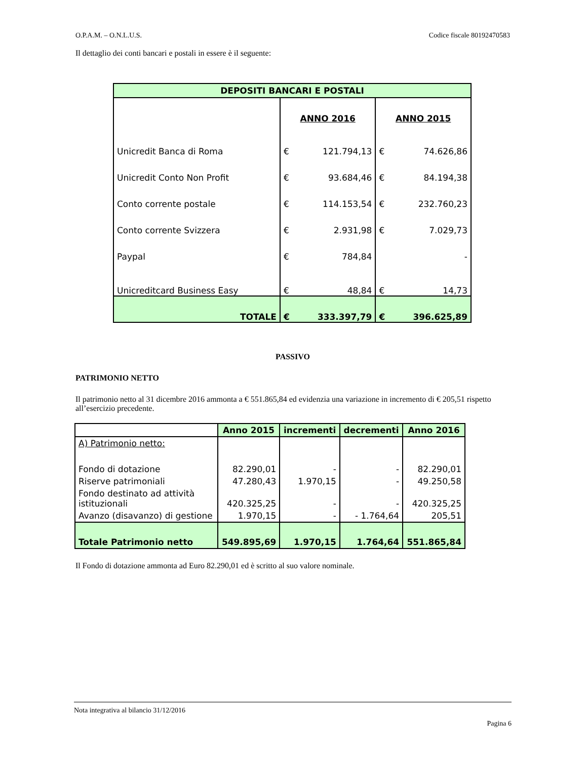O.P.A.M. – O.N.L.U.S. Codice fiscale 80192470583
Il dettaglio dei conti bancari e postali in essere è il seguente:
| DEPOSITI BANCARI E POSTALI | | | | |
| --- | --- | --- | --- | --- |
| | ANNO 2016 | | ANNO 2015 | |
| Unicredit Banca di Roma | € | 121.794,13 | € | 74.626,86 |
| Unicredit Conto Non Profit | € | 93.684,46 | € | 84.194,38 |
| Conto corrente postale | € | 114.153,54 | € | 232.760,23 |
| Conto corrente Svizzera | € | 2.931,98 | € | 7.029,73 |
| Paypal | € | 784,84 | | - |
| Unicreditcard Business Easy | € | 48,84 | € | 14,73 |
| TOTALE | € | 333.397,79 | € | 396.625,89 |
PASSIVO
PATRIMONIO NETTO
Il patrimonio netto al 31 dicembre 2016 ammonta a € 551.865,84 ed evidenzia una variazione in incremento di € 205,51 rispetto all’esercizio precedente.
| | Anno 2015 | incrementi | decrementi | Anno 2016 |
| A) Patrimonio netto: | | | | |
| Fondo di dotazione | 82.290,01 | - | - | 82.290,01 |
| Riserve patrimoniali | 47.280,43 | 1.970,15 | - | 49.250,58 |
| Fondo destinato ad attività istituzionali | 420.325,25 | - | - | 420.325,25 |
| Avanzo (disavanzo) di gestione | 1.970,15 | - | - 1.764,64 | 205,51 |
| Totale Patrimonio netto | 549.895,69 | 1.970,15 | 1.764,64 | 551.865,84 |
Il Fondo di dotazione ammonta ad Euro 82.290,01 ed è scritto al suo valore nominale.
Nota integrativa al bilancio 31/12/2016
Pagina 6